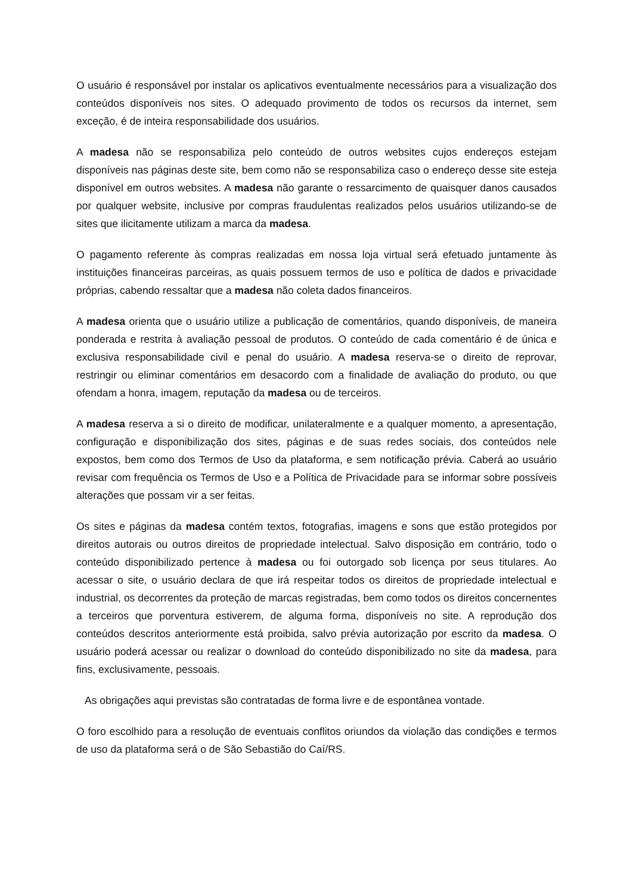O usuário é responsável por instalar os aplicativos eventualmente necessários para a visualização dos conteúdos disponíveis nos sites. O adequado provimento de todos os recursos da internet, sem exceção, é de inteira responsabilidade dos usuários.
A madesa não se responsabiliza pelo conteúdo de outros websites cujos endereços estejam disponíveis nas páginas deste site, bem como não se responsabiliza caso o endereço desse site esteja disponível em outros websites. A madesa não garante o ressarcimento de quaisquer danos causados por qualquer website, inclusive por compras fraudulentas realizados pelos usuários utilizando-se de sites que ilicitamente utilizam a marca da madesa.
O pagamento referente às compras realizadas em nossa loja virtual será efetuado juntamente às instituições financeiras parceiras, as quais possuem termos de uso e política de dados e privacidade próprias, cabendo ressaltar que a madesa não coleta dados financeiros.
A madesa orienta que o usuário utilize a publicação de comentários, quando disponíveis, de maneira ponderada e restrita à avaliação pessoal de produtos. O conteúdo de cada comentário é de única e exclusiva responsabilidade civil e penal do usuário. A madesa reserva-se o direito de reprovar, restringir ou eliminar comentários em desacordo com a finalidade de avaliação do produto, ou que ofendam a honra, imagem, reputação da madesa ou de terceiros.
A madesa reserva a si o direito de modificar, unilateralmente e a qualquer momento, a apresentação, configuração e disponibilização dos sites, páginas e de suas redes sociais, dos conteúdos nele expostos, bem como dos Termos de Uso da plataforma, e sem notificação prévia. Caberá ao usuário revisar com frequência os Termos de Uso e a Política de Privacidade para se informar sobre possíveis alterações que possam vir a ser feitas.
Os sites e páginas da madesa contém textos, fotografias, imagens e sons que estão protegidos por direitos autorais ou outros direitos de propriedade intelectual. Salvo disposição em contrário, todo o conteúdo disponibilizado pertence à madesa ou foi outorgado sob licença por seus titulares. Ao acessar o site, o usuário declara de que irá respeitar todos os direitos de propriedade intelectual e industrial, os decorrentes da proteção de marcas registradas, bem como todos os direitos concernentes a terceiros que porventura estiverem, de alguma forma, disponíveis no site. A reprodução dos conteúdos descritos anteriormente está proibida, salvo prévia autorização por escrito da madesa. O usuário poderá acessar ou realizar o download do conteúdo disponibilizado no site da madesa, para fins, exclusivamente, pessoais.
As obrigações aqui previstas são contratadas de forma livre e de espontânea vontade.
O foro escolhido para a resolução de eventuais conflitos oriundos da violação das condições e termos de uso da plataforma será o de São Sebastião do Caí/RS.